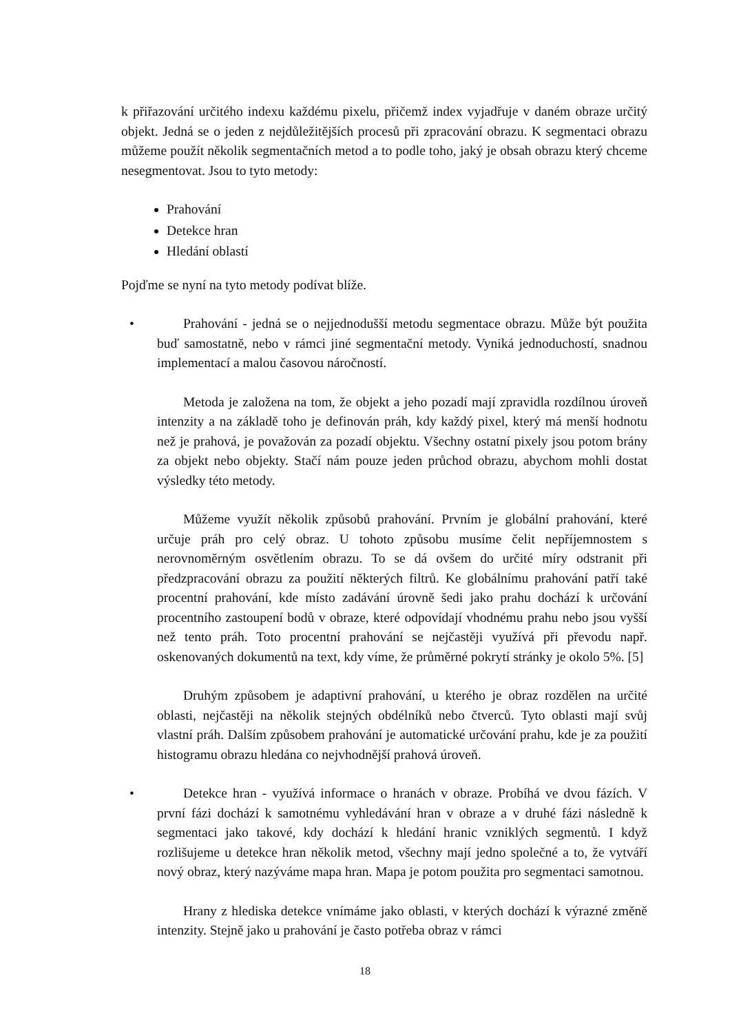k přiřazování určitého indexu každému pixelu, přičemž index vyjadřuje v daném obraze určitý objekt. Jedná se o jeden z nejdůležitějších procesů při zpracování obrazu. K segmentaci obrazu můžeme použít několik segmentačních metod a to podle toho, jaký je obsah obrazu který chceme nesegmentovat. Jsou to tyto metody:
Prahování
Detekce hran
Hledání oblastí
Pojďme se nyní na tyto metody podívat blíže.
• Prahování - jedná se o nejjednodušší metodu segmentace obrazu. Může být použita buď samostatně, nebo v rámci jiné segmentační metody. Vyniká jednoduchostí, snadnou implementací a malou časovou náročností.
Metoda je založena na tom, že objekt a jeho pozadí mají zpravidla rozdílnou úroveň intenzity a na základě toho je definován práh, kdy každý pixel, který má menší hodnotu než je prahová, je považován za pozadí objektu. Všechny ostatní pixely jsou potom brány za objekt nebo objekty. Stačí nám pouze jeden průchod obrazu, abychom mohli dostat výsledky této metody.
Můžeme využít několik způsobů prahování. Prvním je globální prahování, které určuje práh pro celý obraz. U tohoto způsobu musíme čelit nepříjemnostem s nerovnoměrným osvětlením obrazu. To se dá ovšem do určité míry odstranit při předzpracování obrazu za použití některých filtrů. Ke globálnímu prahování patří také procentní prahování, kde místo zadávání úrovně šedi jako prahu dochází k určování procentního zastoupení bodů v obraze, které odpovídají vhodnému prahu nebo jsou vyšší než tento práh. Toto procentní prahování se nejčastěji využívá při převodu např. oskenovaných dokumentů na text, kdy víme, že průměrné pokrytí stránky je okolo 5%. [5]
Druhým způsobem je adaptivní prahování, u kterého je obraz rozdělen na určité oblasti, nejčastěji na několik stejných obdélníků nebo čtverců. Tyto oblasti mají svůj vlastní práh. Dalším způsobem prahování je automatické určování prahu, kde je za použití histogramu obrazu hledána co nejvhodnější prahová úroveň.
• Detekce hran - využívá informace o hranách v obraze. Probíhá ve dvou fázích. V první fázi dochází k samotnému vyhledávání hran v obraze a v druhé fázi následně k segmentaci jako takové, kdy dochází k hledání hranic vzniklých segmentů. I když rozlišujeme u detekce hran několik metod, všechny mají jedno společné a to, že vytváří nový obraz, který nazýváme mapa hran. Mapa je potom použita pro segmentaci samotnou.
Hrany z hlediska detekce vnímáme jako oblasti, v kterých dochází k výrazné změně intenzity. Stejně jako u prahování je často potřeba obraz v rámci
18